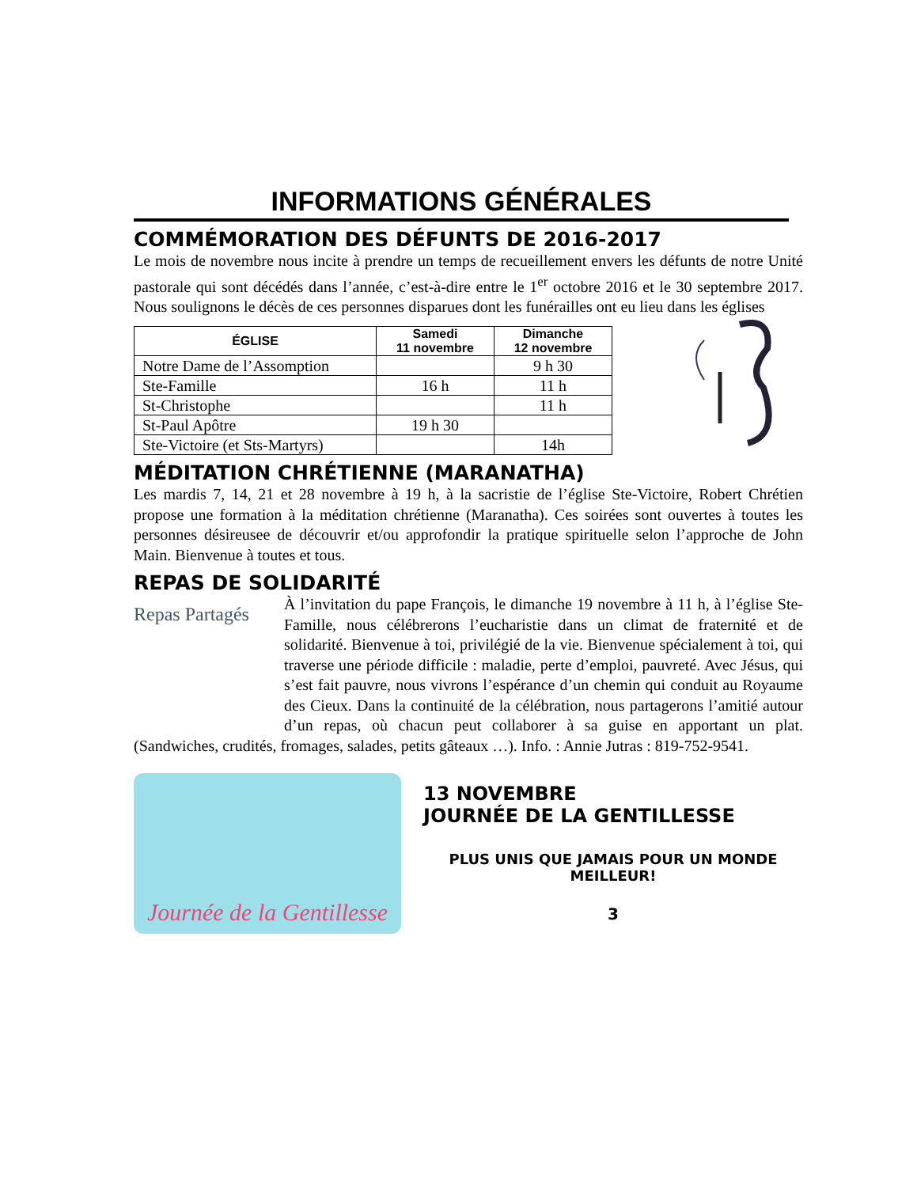INFORMATIONS GÉNÉRALES
COMMÉMORATION DES DÉFUNTS DE 2016-2017
Le mois de novembre nous incite à prendre un temps de recueillement envers les défunts de notre Unité pastorale qui sont décédés dans l’année, c’est-à-dire entre le 1<sup>er</sup> octobre 2016 et le 30 septembre 2017. Nous soulignons le décès de ces personnes disparues dont les funérailles ont eu lieu dans les églises
| ÉGLISE | Samedi 11 novembre | Dimanche 12 novembre |
| --- | --- | --- |
| Notre Dame de l’Assomption | | 9 h 30 |
| Ste-Famille | 16 h | 11 h |
| St-Christophe | | 11 h |
| St-Paul Apôtre | 19 h 30 | |
| Ste-Victoire (et Sts-Martyrs) | | 14h |
MÉDITATION CHRÉTIENNE (MARANATHA)
Les mardis 7, 14, 21 et 28 novembre à 19 h, à la sacristie de l’église Ste-Victoire, Robert Chrétien propose une formation à la méditation chrétienne (Maranatha). Ces soirées sont ouvertes à toutes les personnes désireusee de découvrir et/ou approfondir la pratique spirituelle selon l’approche de John Main. Bienvenue à toutes et tous.
REPAS DE SOLIDARITÉ
Repas Partagés
À l’invitation du pape François, le dimanche 19 novembre à 11 h, à l’église Ste-Famille, nous célébrerons l’eucharistie dans un climat de fraternité et de solidarité. Bienvenue à toi, privilégié de la vie. Bienvenue spécialement à toi, qui traverse une période difficile : maladie, perte d’emploi, pauvreté. Avec Jésus, qui s’est fait pauvre, nous vivrons l’espérance d’un chemin qui conduit au Royaume des Cieux. Dans la continuité de la célébration, nous partagerons l’amitié autour d’un repas, où chacun peut collaborer à sa guise en apportant un plat. (Sandwiches, crudités, fromages, salades, petits gâteaux …). Info. : Annie Jutras : 819-752-9541.
Journée de la Gentillesse
13 NOVEMBRE
JOURNÉE DE LA GENTILLESSE
PLUS UNIS QUE JAMAIS POUR UN MONDE MEILLEUR!
3